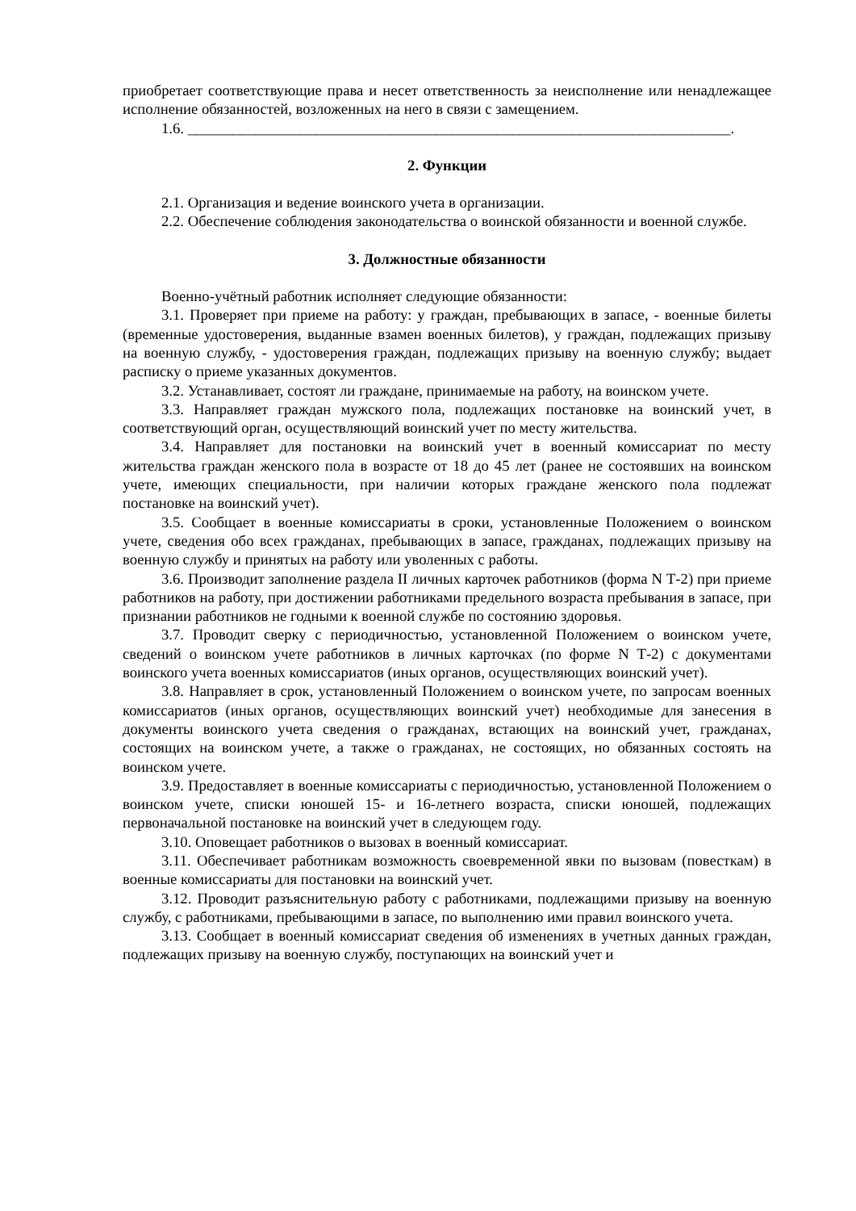приобретает соответствующие права и несет ответственность за неисполнение или ненадлежащее исполнение обязанностей, возложенных на него в связи с замещением.
1.6. ________________________________________________________________________.
2. Функции
2.1. Организация и ведение воинского учета в организации.
2.2. Обеспечение соблюдения законодательства о воинской обязанности и военной службе.
3. Должностные обязанности
Военно-учётный работник исполняет следующие обязанности:
3.1. Проверяет при приеме на работу: у граждан, пребывающих в запасе, - военные билеты (временные удостоверения, выданные взамен военных билетов), у граждан, подлежащих призыву на военную службу, - удостоверения граждан, подлежащих призыву на военную службу; выдает расписку о приеме указанных документов.
3.2. Устанавливает, состоят ли граждане, принимаемые на работу, на воинском учете.
3.3. Направляет граждан мужского пола, подлежащих постановке на воинский учет, в соответствующий орган, осуществляющий воинский учет по месту жительства.
3.4. Направляет для постановки на воинский учет в военный комиссариат по месту жительства граждан женского пола в возрасте от 18 до 45 лет (ранее не состоявших на воинском учете, имеющих специальности, при наличии которых граждане женского пола подлежат постановке на воинский учет).
3.5. Сообщает в военные комиссариаты в сроки, установленные Положением о воинском учете, сведения обо всех гражданах, пребывающих в запасе, гражданах, подлежащих призыву на военную службу и принятых на работу или уволенных с работы.
3.6. Производит заполнение раздела II личных карточек работников (форма N Т-2) при приеме работников на работу, при достижении работниками предельного возраста пребывания в запасе, при признании работников не годными к военной службе по состоянию здоровья.
3.7. Проводит сверку с периодичностью, установленной Положением о воинском учете, сведений о воинском учете работников в личных карточках (по форме N Т-2) с документами воинского учета военных комиссариатов (иных органов, осуществляющих воинский учет).
3.8. Направляет в срок, установленный Положением о воинском учете, по запросам военных комиссариатов (иных органов, осуществляющих воинский учет) необходимые для занесения в документы воинского учета сведения о гражданах, встающих на воинский учет, гражданах, состоящих на воинском учете, а также о гражданах, не состоящих, но обязанных состоять на воинском учете.
3.9. Предоставляет в военные комиссариаты с периодичностью, установленной Положением о воинском учете, списки юношей 15- и 16-летнего возраста, списки юношей, подлежащих первоначальной постановке на воинский учет в следующем году.
3.10. Оповещает работников о вызовах в военный комиссариат.
3.11. Обеспечивает работникам возможность своевременной явки по вызовам (повесткам) в военные комиссариаты для постановки на воинский учет.
3.12. Проводит разъяснительную работу с работниками, подлежащими призыву на военную службу, с работниками, пребывающими в запасе, по выполнению ими правил воинского учета.
3.13. Сообщает в военный комиссариат сведения об изменениях в учетных данных граждан, подлежащих призыву на военную службу, поступающих на воинский учет и